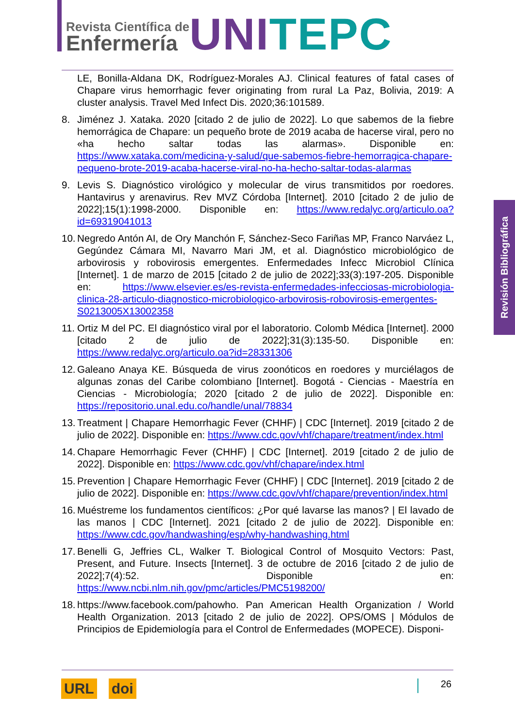Revista Científica de
Enfermería
UNI TEPC
Revisión Bibliográfica
LE, Bonilla-Aldana DK, Rodríguez-Morales AJ. Clinical features of fatal cases of Chapare virus hemorrhagic fever originating from rural La Paz, Bolivia, 2019: A cluster analysis. Travel Med Infect Dis. 2020;36:101589.
8. Jiménez J. Xataka. 2020 [citado 2 de julio de 2022]. Lo que sabemos de la fiebre hemorrágica de Chapare: un pequeño brote de 2019 acaba de hacerse viral, pero no «ha hecho saltar todas las alarmas». Disponible en: https://www.xataka.com/medicina-y-salud/que-sabemos-fiebre-hemorragica-chapare-pequeno-brote-2019-acaba-hacerse-viral-no-ha-hecho-saltar-todas-alarmas
9. Levis S. Diagnóstico virológico y molecular de virus transmitidos por roedores. Hantavirus y arenavirus. Rev MVZ Córdoba [Internet]. 2010 [citado 2 de julio de 2022];15(1):1998-2000. Disponible en: https://www.redalyc.org/articulo.oa?id=69319041013
10.
Negredo Antón AI, de Ory Manchón F, Sánchez-Seco Fariñas MP, Franco Narváez L, Gegúndez Cámara MI, Navarro Mari JM, et al. Diagnóstico microbiológico de arbovirosis y robovirosis emergentes. Enfermedades Infecc Microbiol Clínica [Internet]. 1 de marzo de 2015 [citado 2 de julio de 2022];33(3):197-205. Disponible en: https://www.elsevier.es/es-revista-enfermedades-infecciosas-microbiologia-clinica-28-articulo-diagnostico-microbiologico-arbovirosis-robovirosis-emergentes-S0213005X13002358
11.
Ortiz M del PC. El diagnóstico viral por el laboratorio. Colomb Médica [Internet]. 2000 [citado 2 de julio de 2022];31(3):135-50. Disponible en: https://www.redalyc.org/articulo.oa?id=28331306
12.
Galeano Anaya KE. Búsqueda de virus zoonóticos en roedores y murciélagos de algunas zonas del Caribe colombiano [Internet]. Bogotá - Ciencias - Maestría en Ciencias - Microbiología; 2020 [citado 2 de julio de 2022]. Disponible en: https://repositorio.unal.edu.co/handle/unal/78834
13.
Treatment | Chapare Hemorrhagic Fever (CHHF) | CDC [Internet]. 2019 [citado 2 de julio de 2022]. Disponible en: https://www.cdc.gov/vhf/chapare/treatment/index.html
14.
Chapare Hemorrhagic Fever (CHHF) | CDC [Internet]. 2019 [citado 2 de julio de 2022]. Disponible en: https://www.cdc.gov/vhf/chapare/index.html
15.
Prevention | Chapare Hemorrhagic Fever (CHHF) | CDC [Internet]. 2019 [citado 2 de julio de 2022]. Disponible en: https://www.cdc.gov/vhf/chapare/prevention/index.html
16.
Muéstreme los fundamentos científicos: ¿Por qué lavarse las manos? | El lavado de las manos | CDC [Internet]. 2021 [citado 2 de julio de 2022]. Disponible en: https://www.cdc.gov/handwashing/esp/why-handwashing.html
17.
Benelli G, Jeffries CL, Walker T. Biological Control of Mosquito Vectors: Past, Present, and Future. Insects [Internet]. 3 de octubre de 2016 [citado 2 de julio de 2022];7(4):52. Disponible en: https://www.ncbi.nlm.nih.gov/pmc/articles/PMC5198200/
18.
https://www.facebook.com/pahowho. Pan American Health Organization / World Health Organization. 2013 [citado 2 de julio de 2022]. OPS/OMS | Módulos de Principios de Epidemiología para el Control de Enfermedades (MOPECE). Disponi-
URL doi 26